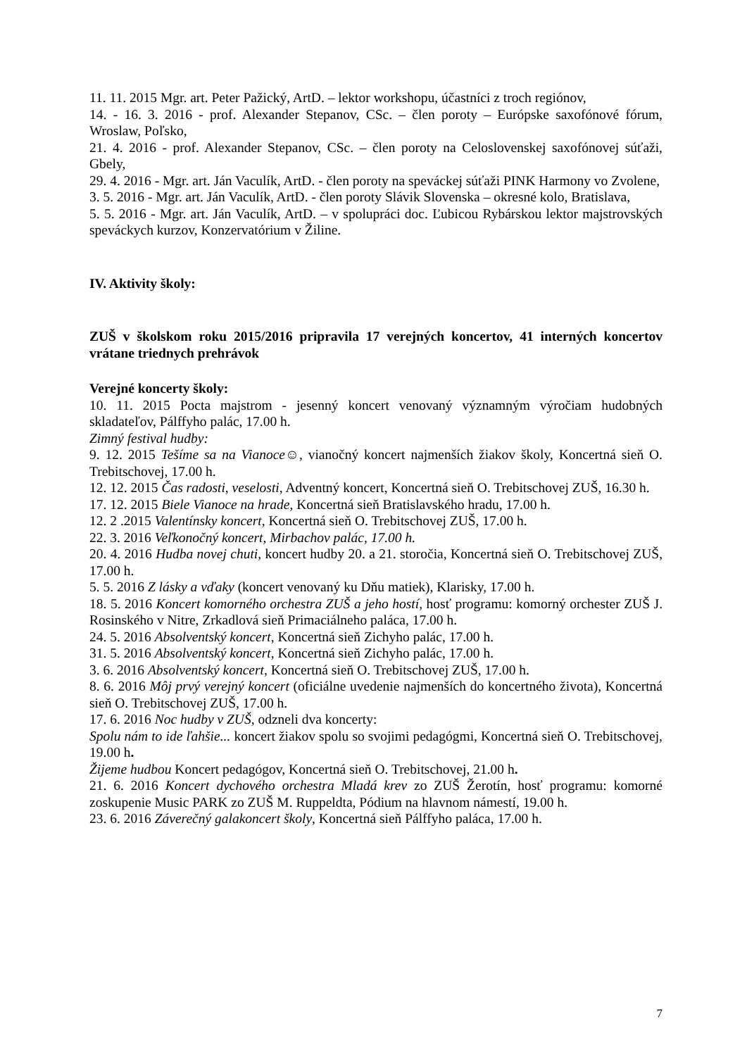11. 11. 2015 Mgr. art. Peter Pažický, ArtD. – lektor workshopu, účastníci z troch regiónov,
14. - 16. 3. 2016 - prof. Alexander Stepanov, CSc. – člen poroty – Európske saxofónové fórum, Wroslaw, Poľsko,
21. 4. 2016 - prof. Alexander Stepanov, CSc. – člen poroty na Celoslovenskej saxofónovej súťaži, Gbely,
29. 4. 2016 - Mgr. art. Ján Vaculík, ArtD. - člen poroty na speváckej súťaži PINK Harmony vo Zvolene,
3. 5. 2016 - Mgr. art. Ján Vaculík, ArtD. - člen poroty Slávik Slovenska – okresné kolo, Bratislava,
5. 5. 2016 - Mgr. art. Ján Vaculík, ArtD. – v spolupráci doc. Ľubicou Rybárskou lektor majstrovských speváckych kurzov, Konzervatórium v Žiline.
IV. Aktivity školy:
ZUŠ v školskom roku 2015/2016 pripravila 17 verejných koncertov, 41 interných koncertov vrátane triednych prehrávok
Verejné koncerty školy:
10. 11. 2015 Pocta majstrom - jesenný koncert venovaný významným výročiam hudobných skladateľov, Pálffyho palác, 17.00 h.
Zimný festival hudby:
9. 12. 2015 Tešíme sa na Vianoce☺, vianočný koncert najmenších žiakov školy, Koncertná sieň O. Trebitschovej, 17.00 h.
12. 12. 2015 Čas radosti, veselosti, Adventný koncert, Koncertná sieň O. Trebitschovej ZUŠ, 16.30 h.
17. 12. 2015 Biele Vianoce na hrade, Koncertná sieň Bratislavského hradu, 17.00 h.
12. 2 .2015 Valentínsky koncert, Koncertná sieň O. Trebitschovej ZUŠ, 17.00 h.
22. 3. 2016 Veľkonočný koncert, Mirbachov palác, 17.00 h.
20. 4. 2016 Hudba novej chuti, koncert hudby 20. a 21. storočia, Koncertná sieň O. Trebitschovej ZUŠ, 17.00 h.
5. 5. 2016 Z lásky a vďaky (koncert venovaný ku Dňu matiek), Klarisky, 17.00 h.
18. 5. 2016 Koncert komorného orchestra ZUŠ a jeho hostí, hosť programu: komorný orchester ZUŠ J. Rosinského v Nitre, Zrkadlová sieň Primaciálneho paláca, 17.00 h.
24. 5. 2016 Absolventský koncert, Koncertná sieň Zichyho palác, 17.00 h.
31. 5. 2016 Absolventský koncert, Koncertná sieň Zichyho palác, 17.00 h.
3. 6. 2016 Absolventský koncert, Koncertná sieň O. Trebitschovej ZUŠ, 17.00 h.
8. 6. 2016 Môj prvý verejný koncert (oficiálne uvedenie najmenších do koncertného života), Koncertná sieň O. Trebitschovej ZUŠ, 17.00 h.
17. 6. 2016 Noc hudby v ZUŠ, odzneli dva koncerty:
Spolu nám to ide ľahšie... koncert žiakov spolu so svojimi pedagógmi, Koncertná sieň O. Trebitschovej, 19.00 h.
Žijeme hudbou Koncert pedagógov, Koncertná sieň O. Trebitschovej, 21.00 h.
21. 6. 2016 Koncert dychového orchestra Mladá krev zo ZUŠ Žerotín, hosť programu: komorné zoskupenie Music PARK zo ZUŠ M. Ruppeldta, Pódium na hlavnom námestí, 19.00 h.
23. 6. 2016 Záverečný galakoncert školy, Koncertná sieň Pálffyho paláca, 17.00 h.
7